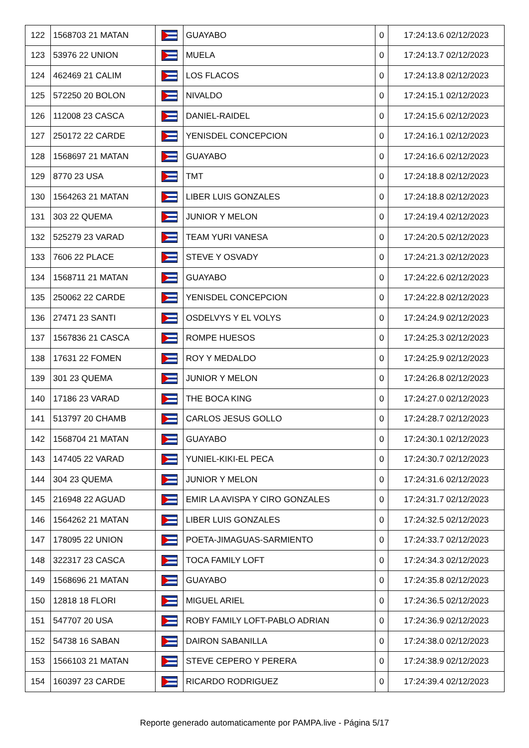| 122 | 1568703 21 MATAN | | GUAYABO | 0 | 17:24:13.6 02/12/2023 |
| 123 | 53976 22 UNION | | MUELA | 0 | 17:24:13.7 02/12/2023 |
| 124 | 462469 21 CALIM | | LOS FLACOS | 0 | 17:24:13.8 02/12/2023 |
| 125 | 572250 20 BOLON | | NIVALDO | 0 | 17:24:15.1 02/12/2023 |
| 126 | 112008 23 CASCA | | DANIEL-RAIDEL | 0 | 17:24:15.6 02/12/2023 |
| 127 | 250172 22 CARDE | | YENISDEL CONCEPCION | 0 | 17:24:16.1 02/12/2023 |
| 128 | 1568697 21 MATAN | | GUAYABO | 0 | 17:24:16.6 02/12/2023 |
| 129 | 8770 23 USA | | TMT | 0 | 17:24:18.8 02/12/2023 |
| 130 | 1564263 21 MATAN | | LIBER LUIS GONZALES | 0 | 17:24:18.8 02/12/2023 |
| 131 | 303 22 QUEMA | | JUNIOR Y MELON | 0 | 17:24:19.4 02/12/2023 |
| 132 | 525279 23 VARAD | | TEAM YURI VANESA | 0 | 17:24:20.5 02/12/2023 |
| 133 | 7606 22 PLACE | | STEVE Y OSVADY | 0 | 17:24:21.3 02/12/2023 |
| 134 | 1568711 21 MATAN | | GUAYABO | 0 | 17:24:22.6 02/12/2023 |
| 135 | 250062 22 CARDE | | YENISDEL CONCEPCION | 0 | 17:24:22.8 02/12/2023 |
| 136 | 27471 23 SANTI | | OSDELVYS Y EL VOLYS | 0 | 17:24:24.9 02/12/2023 |
| 137 | 1567836 21 CASCA | | ROMPE HUESOS | 0 | 17:24:25.3 02/12/2023 |
| 138 | 17631 22 FOMEN | | ROY Y MEDALDO | 0 | 17:24:25.9 02/12/2023 |
| 139 | 301 23 QUEMA | | JUNIOR Y MELON | 0 | 17:24:26.8 02/12/2023 |
| 140 | 17186 23 VARAD | | THE BOCA KING | 0 | 17:24:27.0 02/12/2023 |
| 141 | 513797 20 CHAMB | | CARLOS JESUS GOLLO | 0 | 17:24:28.7 02/12/2023 |
| 142 | 1568704 21 MATAN | | GUAYABO | 0 | 17:24:30.1 02/12/2023 |
| 143 | 147405 22 VARAD | | YUNIEL-KIKI-EL PECA | 0 | 17:24:30.7 02/12/2023 |
| 144 | 304 23 QUEMA | | JUNIOR Y MELON | 0 | 17:24:31.6 02/12/2023 |
| 145 | 216948 22 AGUAD | | EMIR LA AVISPA Y CIRO GONZALES | 0 | 17:24:31.7 02/12/2023 |
| 146 | 1564262 21 MATAN | | LIBER LUIS GONZALES | 0 | 17:24:32.5 02/12/2023 |
| 147 | 178095 22 UNION | | POETA-JIMAGUAS-SARMIENTO | 0 | 17:24:33.7 02/12/2023 |
| 148 | 322317 23 CASCA | | TOCA FAMILY LOFT | 0 | 17:24:34.3 02/12/2023 |
| 149 | 1568696 21 MATAN | | GUAYABO | 0 | 17:24:35.8 02/12/2023 |
| 150 | 12818 18 FLORI | | MIGUEL ARIEL | 0 | 17:24:36.5 02/12/2023 |
| 151 | 547707 20 USA | | ROBY FAMILY LOFT-PABLO ADRIAN | 0 | 17:24:36.9 02/12/2023 |
| 152 | 54738 16 SABAN | | DAIRON SABANILLA | 0 | 17:24:38.0 02/12/2023 |
| 153 | 1566103 21 MATAN | | STEVE CEPERO Y PERERA | 0 | 17:24:38.9 02/12/2023 |
| 154 | 160397 23 CARDE | | RICARDO RODRIGUEZ | 0 | 17:24:39.4 02/12/2023 |
Reporte generado automaticamente por PAMPA.live - Página 5/17